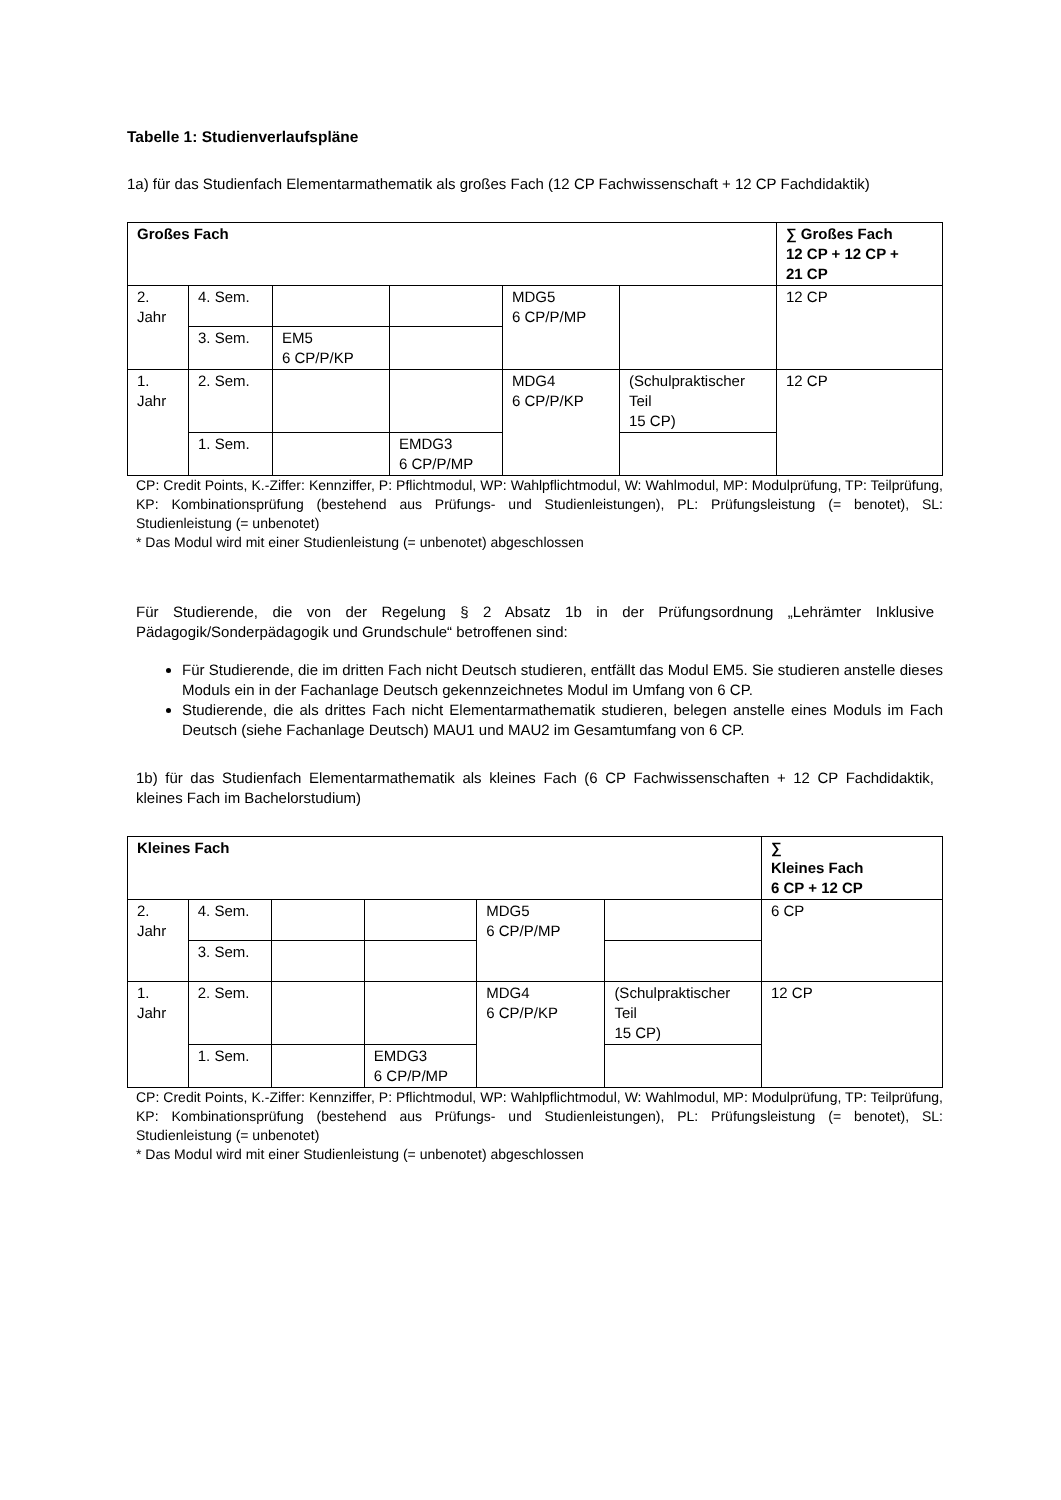Tabelle 1: Studienverlaufspläne
1a) für das Studienfach Elementarmathematik als großes Fach (12 CP Fachwissenschaft + 12 CP Fachdidaktik)
| Großes Fach | | | | | | ∑ Großes Fach 12 CP + 12 CP + 21 CP |
| --- | --- | --- | --- | --- | --- | --- |
| 2. Jahr | 4. Sem. | | | MDG5 6 CP/P/MP | | 12 CP |
| | 3. Sem. | EM5 6 CP/P/KP | | | | |
| 1. Jahr | 2. Sem. | | | MDG4 6 CP/P/KP | (Schulpraktischer Teil 15 CP) | 12 CP |
| | 1. Sem. | | EMDG3 6 CP/P/MP | | | |
CP: Credit Points, K.-Ziffer: Kennziffer, P: Pflichtmodul, WP: Wahlpflichtmodul, W: Wahlmodul, MP: Modulprüfung, TP: Teilprüfung, KP: Kombinationsprüfung (bestehend aus Prüfungs- und Studienleistungen), PL: Prüfungsleistung (= benotet), SL: Studienleistung (= unbenotet)
* Das Modul wird mit einer Studienleistung (= unbenotet) abgeschlossen
Für Studierende, die von der Regelung § 2 Absatz 1b in der Prüfungsordnung „Lehrämter Inklusive Pädagogik/Sonderpädagogik und Grundschule“ betroffenen sind:
Für Studierende, die im dritten Fach nicht Deutsch studieren, entfällt das Modul EM5. Sie studieren anstelle dieses Moduls ein in der Fachanlage Deutsch gekennzeichnetes Modul im Umfang von 6 CP.
Studierende, die als drittes Fach nicht Elementarmathematik studieren, belegen anstelle eines Moduls im Fach Deutsch (siehe Fachanlage Deutsch) MAU1 und MAU2 im Gesamtumfang von 6 CP.
1b) für das Studienfach Elementarmathematik als kleines Fach (6 CP Fachwissenschaften + 12 CP Fachdidaktik, kleines Fach im Bachelorstudium)
| Kleines Fach | | | | | | ∑ Kleines Fach 6 CP + 12 CP |
| --- | --- | --- | --- | --- | --- | --- |
| 2. Jahr | 4. Sem. | | | MDG5 6 CP/P/MP | | 6 CP |
| | 3. Sem. | | | | | |
| 1. Jahr | 2. Sem. | | | MDG4 6 CP/P/KP | (Schulpraktischer Teil 15 CP) | 12 CP |
| | 1. Sem. | | EMDG3 6 CP/P/MP | | | |
CP: Credit Points, K.-Ziffer: Kennziffer, P: Pflichtmodul, WP: Wahlpflichtmodul, W: Wahlmodul, MP: Modulprüfung, TP: Teilprüfung, KP: Kombinationsprüfung (bestehend aus Prüfungs- und Studienleistungen), PL: Prüfungsleistung (= benotet), SL: Studienleistung (= unbenotet)
* Das Modul wird mit einer Studienleistung (= unbenotet) abgeschlossen